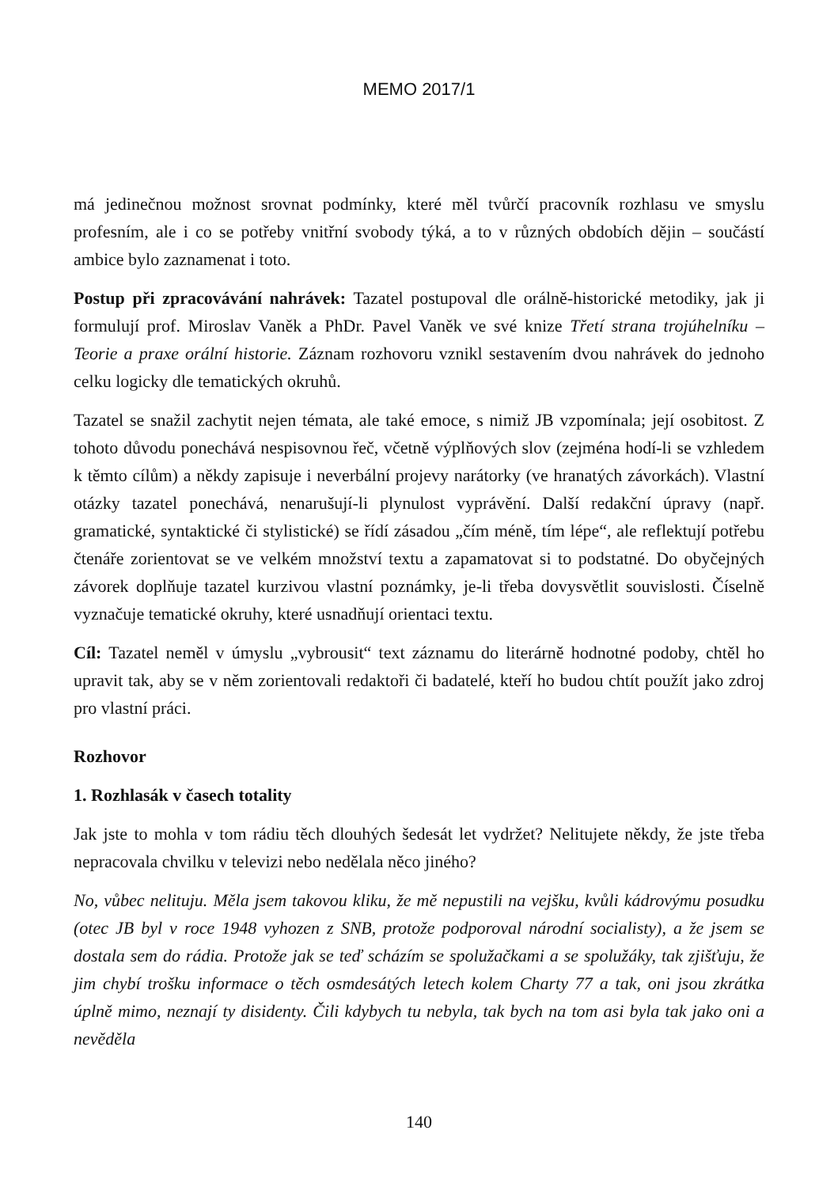MEMO 2017/1
má jedinečnou možnost srovnat podmínky, které měl tvůrčí pracovník rozhlasu ve smyslu profesním, ale i co se potřeby vnitřní svobody týká, a to v různých obdobích dějin – součástí ambice bylo zaznamenat i toto.
Postup při zpracovávání nahrávek: Tazatel postupoval dle orálně-historické metodiky, jak ji formulují prof. Miroslav Vaněk a PhDr. Pavel Vaněk ve své knize Třetí strana trojúhelníku – Teorie a praxe orální historie. Záznam rozhovoru vznikl sestavením dvou nahrávek do jednoho celku logicky dle tematických okruhů.
Tazatel se snažil zachytit nejen témata, ale také emoce, s nimiž JB vzpomínala; její osobitost. Z tohoto důvodu ponechává nespisovnou řeč, včetně výplňových slov (zejména hodí-li se vzhledem k těmto cílům) a někdy zapisuje i neverbální projevy narátorky (ve hranatých závorkách). Vlastní otázky tazatel ponechává, nenarušují-li plynulost vyprávění. Další redakční úpravy (např. gramatické, syntaktické či stylistické) se řídí zásadou „čím méně, tím lépe“, ale reflektují potřebu čtenáře zorientovat se ve velkém množství textu a zapamatovat si to podstatné. Do obyčejných závorek doplňuje tazatel kurzivou vlastní poznámky, je-li třeba dovysvětlit souvislosti. Číselně vyznačuje tematické okruhy, které usnadňují orientaci textu.
Cíl: Tazatel neměl v úmyslu „vybrousit“ text záznamu do literárně hodnotné podoby, chtěl ho upravit tak, aby se v něm zorientovali redaktoři či badatelé, kteří ho budou chtít použít jako zdroj pro vlastní práci.
Rozhovor
1. Rozhlasák v časech totality
Jak jste to mohla v tom rádiu těch dlouhých šedesát let vydržet? Nelitujete někdy, že jste třeba nepracovala chvilku v televizi nebo nedělala něco jiného?
No, vůbec nelituju. Měla jsem takovou kliku, že mě nepustili na vejšku, kvůli kádrovýmu posudku (otec JB byl v roce 1948 vyhozen z SNB, protože podporoval národní socialisty), a že jsem se dostala sem do rádia. Protože jak se teď scházím se spolužačkami a se spolužáky, tak zjišťuju, že jim chybí trošku informace o těch osmdesátých letech kolem Charty 77 a tak, oni jsou zkrátka úplně mimo, neznají ty disidenty. Čili kdybych tu nebyla, tak bych na tom asi byla tak jako oni a nevěděla
140